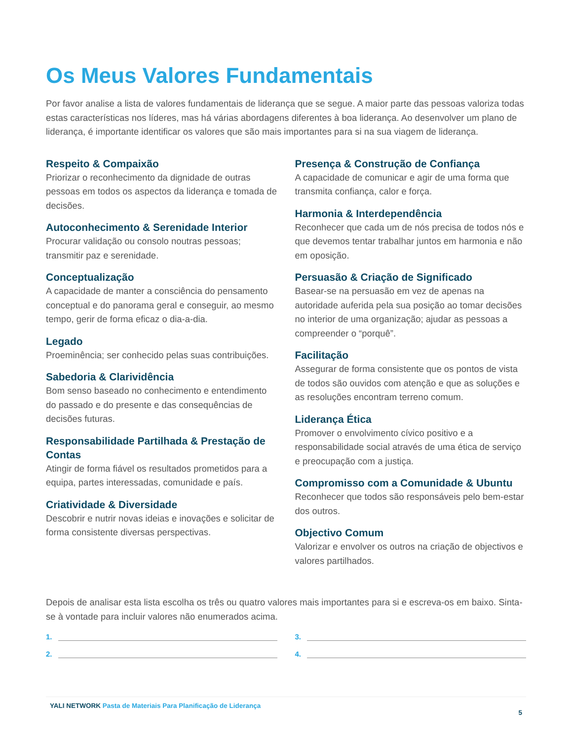Os Meus Valores Fundamentais
Por favor analise a lista de valores fundamentais de liderança que se segue. A maior parte das pessoas valoriza todas estas características nos líderes, mas há várias abordagens diferentes à boa liderança. Ao desenvolver um plano de liderança, é importante identificar os valores que são mais importantes para si na sua viagem de liderança.
Respeito & Compaixão
Priorizar o reconhecimento da dignidade de outras pessoas em todos os aspectos da liderança e tomada de decisões.
Autoconhecimento & Serenidade Interior
Procurar validação ou consolo noutras pessoas; transmitir paz e serenidade.
Conceptualização
A capacidade de manter a consciência do pensamento conceptual e do panorama geral e conseguir, ao mesmo tempo, gerir de forma eficaz o dia-a-dia.
Legado
Proeminência; ser conhecido pelas suas contribuições.
Sabedoria & Clarividência
Bom senso baseado no conhecimento e entendimento do passado e do presente e das consequências de decisões futuras.
Responsabilidade Partilhada & Prestação de Contas
Atingir de forma fiável os resultados prometidos para a equipa, partes interessadas, comunidade e país.
Criatividade & Diversidade
Descobrir e nutrir novas ideias e inovações e solicitar de forma consistente diversas perspectivas.
Presença & Construção de Confiança
A capacidade de comunicar e agir de uma forma que transmita confiança, calor e força.
Harmonia & Interdependência
Reconhecer que cada um de nós precisa de todos nós e que devemos tentar trabalhar juntos em harmonia e não em oposição.
Persuasão & Criação de Significado
Basear-se na persuasão em vez de apenas na autoridade auferida pela sua posição ao tomar decisões no interior de uma organização; ajudar as pessoas a compreender o “porquê”.
Facilitação
Assegurar de forma consistente que os pontos de vista de todos são ouvidos com atenção e que as soluções e as resoluções encontram terreno comum.
Liderança Ética
Promover o envolvimento cívico positivo e a responsabilidade social através de uma ética de serviço e preocupação com a justiça.
Compromisso com a Comunidade & Ubuntu
Reconhecer que todos são responsáveis pelo bem-estar dos outros.
Objectivo Comum
Valorizar e envolver os outros na criação de objectivos e valores partilhados.
Depois de analisar esta lista escolha os três ou quatro valores mais importantes para si e escreva-os em baixo. Sinta-se à vontade para incluir valores não enumerados acima.
1.
3.
2.
4.
YALI NETWORK Pasta de Materiais Para Planificação de Liderança
5